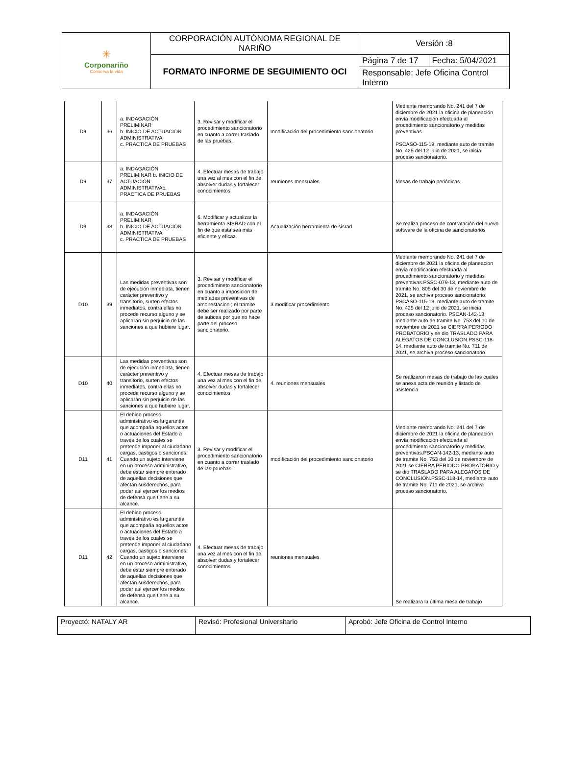| ✳ Corponariño Conserva la vida | CORPORACIÓN AUTÓNOMA REGIONAL DE NARIÑO | Versión :8 | |
| | FORMATO INFORME DE SEGUIMIENTO OCI | Página 7 de 17 | Fecha: 5/04/2021 |
| | | Responsable: Jefe Oficina Control Interno | |
| D9 | 36 | a. INDAGACIÓN PRELIMINAR b. INICIO DE ACTUACIÓN ADMINISTRATIVA c. PRACTICA DE PRUEBAS | 3. Revisar y modificar el procedimiento sancionatorio en cuanto a correr traslado de las pruebas. | modificación del procedimiento sancionatorio | Mediante memorando No. 241 del 7 de diciembre de 2021 la oficina de planeación envía modificación efectuada al procedimiento sancionatorio y medidas preventivas. PSCASO-115-19, mediante auto de tramite No. 425 del 12 julio de 2021, se inicia proceso sancionatorio. |
| D9 | 37 | a. INDAGACIÓN PRELIMINAR b. INICIO DE ACTUACIÓN ADMINISTRATIVAc. PRACTICA DE PRUEBAS | 4. Efectuar mesas de trabajo una vez al mes con el fin de absolver dudas y fortalecer conocimientos. | reuniones mensuales | Mesas de trabajo periódicas |
| D9 | 38 | a. INDAGACIÓN PRELIMINAR b. INICIO DE ACTUACIÓN ADMINISTRATIVA c. PRACTICA DE PRUEBAS | 6. Modificar y actualizar la herramienta SISRAD con el fin de que esta sea más eficiente y eficaz. | Actualización herramienta de sisrad | Se realiza proceso de contratación del nuevo software de la oficina de sancionatorios |
| D10 | 39 | Las medidas preventivas son de ejecución inmediata, tienen carácter preventivo y transitorio, surten efectos inmediatos, contra ellas no procede recurso alguno y se aplicarán sin perjuicio de las sanciones a que hubiere lugar. | 3. Revisar y modificar el procedimineto sancionatorio en cuanto a imposicion de mediadas preventivas de amonestacion ; el tramite debe ser realizado por parte de subcea por que no hace parte del proceso sancionatorio. | 3.modificar procedimiento | Mediante memorando No. 241 del 7 de diciembre de 2021 la oficina de planeacion envia modificacion efectuada al procedimiento sancionatorio y medidas preventivas.PSSC-079-13, mediante auto de tramite No. 805 del 30 de noviembre de 2021, se archiva proceso sancionatorio. PSCASO-115-19, mediante auto de tramite No. 425 del 12 julio de 2021, se inicia proceso sancionatorio. PSCAN-142-13, mediante auto de tramite No. 753 del 10 de noviembre de 2021 se CIERRA PERIODO PROBATORIO y se dio TRASLADO PARA ALEGATOS DE CONCLUSION.PSSC-118-14, mediante auto de tramite No. 711 de 2021, se archiva proceso sancionatorio. |
| D10 | 40 | Las medidas preventivas son de ejecución inmediata, tienen carácter preventivo y transitorio, surten efectos inmediatos, contra ellas no procede recurso alguno y se aplicarán sin perjuicio de las sanciones a que hubiere lugar. | 4. Efectuar mesas de trabajo una vez al mes con el fin de absolver dudas y fortalecer conocimientos. | 4. reuniones mensuales | Se realizaron mesas de trabajo de las cuales se anexa acta de reunión y listado de asistencia |
| D11 | 41 | El debido proceso administrativo es la garantía que acompaña aquellos actos o actuaciones del Estado a través de los cuales se pretende imponer al ciudadano cargas, castigos o sanciones. Cuando un sujeto interviene en un proceso administrativo, debe estar siempre enterado de aquellas decisiones que afectan susderechos, para poder así ejercer los medios de defensa que tiene a su alcance. | 3. Revisar y modificar el procedimiento sancionatorio en cuanto a correr traslado de las pruebas. | modificación del procedimiento sancionatorio | Mediante memorando No. 241 del 7 de diciembre de 2021 la oficina de planeación envía modificación efectuada al procedimiento sancionatorio y medidas preventivas.PSCAN-142-13, mediante auto de tramite No. 753 del 10 de noviembre de 2021 se CIERRA PERIODO PROBATORIO y se dio TRASLADO PARA ALEGATOS DE CONCLUSIÓN.PSSC-118-14, mediante auto de tramite No. 711 de 2021, se archiva proceso sancionatorio. |
| D11 | 42 | El debido proceso administrativo es la garantía que acompaña aquellos actos o actuaciones del Estado a través de los cuales se pretende imponer al ciudadano cargas, castigos o sanciones. Cuando un sujeto interviene en un proceso administrativo, debe estar siempre enterado de aquellas decisiones que afectan susderechos, para poder así ejercer los medios de defensa que tiene a su alcance. | 4. Efectuar mesas de trabajo una vez al mes con el fin de absolver dudas y fortalecer conocimientos. | reuniones mensuales | Se realizara la última mesa de trabajo |
| Proyectó: NATALY AR | Revisó: Profesional Universitario | Aprobó: Jefe Oficina de Control Interno |